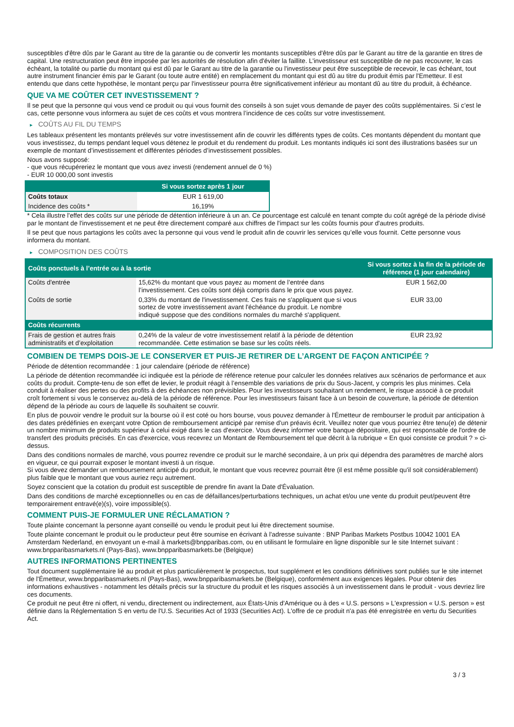susceptibles d'être dûs par le Garant au titre de la garantie ou de convertir les montants susceptibles d'être dûs par le Garant au titre de la garantie en titres de capital. Une restructuration peut être imposée par les autorités de résolution afin d'éviter la faillite. L'investisseur est susceptible de ne pas recouvrer, le cas échéant, la totalité ou partie du montant qui est dû par le Garant au titre de la garantie ou l'investisseur peut être susceptible de recevoir, le cas échéant, tout autre instrument financier émis par le Garant (ou toute autre entité) en remplacement du montant qui est dû au titre du produit émis par l'Emetteur. Il est entendu que dans cette hypothèse, le montant perçu par l'investisseur pourra être significativement inférieur au montant dû au titre du produit, à échéance.
QUE VA ME COÛTER CET INVESTISSEMENT ?
Il se peut que la personne qui vous vend ce produit ou qui vous fournit des conseils à son sujet vous demande de payer des coûts supplémentaires. Si c’est le cas, cette personne vous informera au sujet de ces coûts et vous montrera l’incidence de ces coûts sur votre investissement.
► COÛTS AU FIL DU TEMPS
Les tableaux présentent les montants prélevés sur votre investissement afin de couvrir les différents types de coûts. Ces montants dépendent du montant que vous investissez, du temps pendant lequel vous détenez le produit et du rendement du produit. Les montants indiqués ici sont des illustrations basées sur un exemple de montant d’investissement et différentes périodes d’investissement possibles.
Nous avons supposé:
- que vous récupéreriez le montant que vous avez investi (rendement annuel de 0 %)
- EUR 10 000,00 sont investis
| | Si vous sortez après 1 jour |
| --- | --- |
| Coûts totaux | EUR 1 619,00 |
| Incidence des coûts * | 16,19% |
* Cela illustre l'effet des coûts sur une période de détention inférieure à un an. Ce pourcentage est calculé en tenant compte du coût agrégé de la période divisé par le montant de l'investissement et ne peut être directement comparé aux chiffres de l'impact sur les coûts fournis pour d'autres produits.
Il se peut que nous partagions les coûts avec la personne qui vous vend le produit afin de couvrir les services qu’elle vous fournit. Cette personne vous informera du montant.
► COMPOSITION DES COÛTS
| Coûts ponctuels à l’entrée ou à la sortie | | Si vous sortez à la fin de la période de référence (1 jour calendaire) |
| --- | --- | --- |
| Coûts d'entrée | 15,62% du montant que vous payez au moment de l’entrée dans l’investissement. Ces coûts sont déjà compris dans le prix que vous payez. | EUR 1 562,00 |
| Coûts de sortie | 0,33% du montant de l'investissement. Ces frais ne s'appliquent que si vous sortez de votre investissement avant l'échéance du produit. Le nombre indiqué suppose que des conditions normales du marché s'appliquent. | EUR 33,00 |
| Coûts récurrents | | |
| Frais de gestion et autres frais administratifs et d’exploitation | 0,24% de la valeur de votre investissement relatif à la période de détention recommandée. Cette estimation se base sur les coûts réels. | EUR 23,92 |
COMBIEN DE TEMPS DOIS-JE LE CONSERVER ET PUIS-JE RETIRER DE L’ARGENT DE FAÇON ANTICIPÉE ?
Période de détention recommandée : 1 jour calendaire (période de référence)
La période de détention recommandée ici indiquée est la période de référence retenue pour calculer les données relatives aux scénarios de performance et aux coûts du produit. Compte-tenu de son effet de levier, le produit réagit à l’ensemble des variations de prix du Sous-Jacent, y compris les plus minimes. Cela conduit à réaliser des pertes ou des profits à des échéances non prévisibles. Pour les investisseurs souhaitant un rendement, le risque associé à ce produit croît fortement si vous le conservez au-delà de la période de référence. Pour les investisseurs faisant face à un besoin de couverture, la période de détention dépend de la période au cours de laquelle ils souhaitent se couvrir.
En plus de pouvoir vendre le produit sur la bourse où il est coté ou hors bourse, vous pouvez demander à l'Émetteur de rembourser le produit par anticipation à des dates prédéfinies en exerçant votre Option de remboursement anticipé par remise d'un préavis écrit. Veuillez noter que vous pourriez être tenu(e) de détenir un nombre minimum de produits supérieur à celui exigé dans le cas d'exercice. Vous devez informer votre banque dépositaire, qui est responsable de l'ordre de transfert des produits précisés. En cas d'exercice, vous recevrez un Montant de Remboursement tel que décrit à la rubrique « En quoi consiste ce produit ? » ci-dessus.
Dans des conditions normales de marché, vous pourrez revendre ce produit sur le marché secondaire, à un prix qui dépendra des paramètres de marché alors en vigueur, ce qui pourrait exposer le montant investi à un risque.
Si vous devez demander un remboursement anticipé du produit, le montant que vous recevrez pourrait être (il est même possible qu'il soit considérablement) plus faible que le montant que vous auriez reçu autrement.
Soyez conscient que la cotation du produit est susceptible de prendre fin avant la Date d'Évaluation.
Dans des conditions de marché exceptionnelles ou en cas de défaillances/perturbations techniques, un achat et/ou une vente du produit peut/peuvent être temporairement entravé(e)(s), voire impossible(s).
COMMENT PUIS-JE FORMULER UNE RÉCLAMATION ?
Toute plainte concernant la personne ayant conseillé ou vendu le produit peut lui être directement soumise.
Toute plainte concernant le produit ou le producteur peut être soumise en écrivant à l'adresse suivante : BNP Paribas Markets Postbus 10042 1001 EA Amsterdam Nederland, en envoyant un e-mail à markets@bnpparibas.com, ou en utilisant le formulaire en ligne disponible sur le site Internet suivant : www.bnpparibasmarkets.nl (Pays-Bas), www.bnpparibasmarkets.be (Belgique)
AUTRES INFORMATIONS PERTINENTES
Tout document supplémentaire lié au produit et plus particulièrement le prospectus, tout supplément et les conditions définitives sont publiés sur le site internet de l'Émetteur, www.bnpparibasmarkets.nl (Pays-Bas), www.bnpparibasmarkets.be (Belgique), conformément aux exigences légales. Pour obtenir des informations exhaustives - notamment les détails précis sur la structure du produit et les risques associés à un investissement dans le produit - vous devriez lire ces documents.
Ce produit ne peut être ni offert, ni vendu, directement ou indirectement, aux États-Unis d'Amérique ou à des « U.S. persons » L'expression « U.S. person » est définie dans la Réglementation S en vertu de l'U.S. Securities Act of 1933 (Securities Act). L'offre de ce produit n'a pas été enregistrée en vertu du Securities Act.
3 / 3